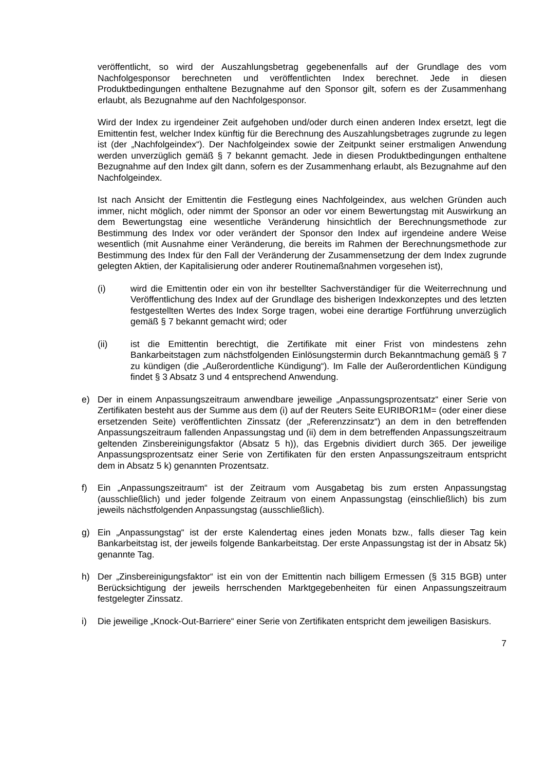veröffentlicht, so wird der Auszahlungsbetrag gegebenenfalls auf der Grundlage des vom Nachfolgesponsor berechneten und veröffentlichten Index berechnet. Jede in diesen Produktbedingungen enthaltene Bezugnahme auf den Sponsor gilt, sofern es der Zusammenhang erlaubt, als Bezugnahme auf den Nachfolgesponsor.
Wird der Index zu irgendeiner Zeit aufgehoben und/oder durch einen anderen Index ersetzt, legt die Emittentin fest, welcher Index künftig für die Berechnung des Auszahlungsbetrages zugrunde zu legen ist (der „Nachfolgeindex“). Der Nachfolgeindex sowie der Zeitpunkt seiner erstmaligen Anwendung werden unverzüglich gemäß § 7 bekannt gemacht. Jede in diesen Produktbedingungen enthaltene Bezugnahme auf den Index gilt dann, sofern es der Zusammenhang erlaubt, als Bezugnahme auf den Nachfolgeindex.
Ist nach Ansicht der Emittentin die Festlegung eines Nachfolgeindex, aus welchen Gründen auch immer, nicht möglich, oder nimmt der Sponsor an oder vor einem Bewertungstag mit Auswirkung an dem Bewertungstag eine wesentliche Veränderung hinsichtlich der Berechnungsmethode zur Bestimmung des Index vor oder verändert der Sponsor den Index auf irgendeine andere Weise wesentlich (mit Ausnahme einer Veränderung, die bereits im Rahmen der Berechnungsmethode zur Bestimmung des Index für den Fall der Veränderung der Zusammensetzung der dem Index zugrunde gelegten Aktien, der Kapitalisierung oder anderer Routinemaßnahmen vorgesehen ist),
(i) wird die Emittentin oder ein von ihr bestellter Sachverständiger für die Weiterrechnung und Veröffentlichung des Index auf der Grundlage des bisherigen Indexkonzeptes und des letzten festgestellten Wertes des Index Sorge tragen, wobei eine derartige Fortführung unverzüglich gemäß § 7 bekannt gemacht wird; oder
(ii) ist die Emittentin berechtigt, die Zertifikate mit einer Frist von mindestens zehn Bankarbeitstagen zum nächstfolgenden Einlösungstermin durch Bekanntmachung gemäß § 7 zu kündigen (die „Außerordentliche Kündigung“). Im Falle der Außerordentlichen Kündigung findet § 3 Absatz 3 und 4 entsprechend Anwendung.
e) Der in einem Anpassungszeitraum anwendbare jeweilige „Anpassungsprozentsatz“ einer Serie von Zertifikaten besteht aus der Summe aus dem (i) auf der Reuters Seite EURIBOR1M= (oder einer diese ersetzenden Seite) veröffentlichten Zinssatz (der „Referenzzinsatz“) an dem in den betreffenden Anpassungszeitraum fallenden Anpassungstag und (ii) dem in dem betreffenden Anpassungszeitraum geltenden Zinsbereinigungsfaktor (Absatz 5 h)), das Ergebnis dividiert durch 365. Der jeweilige Anpassungsprozentsatz einer Serie von Zertifikaten für den ersten Anpassungszeitraum entspricht dem in Absatz 5 k) genannten Prozentsatz.
f) Ein „Anpassungszeitraum“ ist der Zeitraum vom Ausgabetag bis zum ersten Anpassungstag (ausschließlich) und jeder folgende Zeitraum von einem Anpassungstag (einschließlich) bis zum jeweils nächstfolgenden Anpassungstag (ausschließlich).
g) Ein „Anpassungstag“ ist der erste Kalendertag eines jeden Monats bzw., falls dieser Tag kein Bankarbeitstag ist, der jeweils folgende Bankarbeitstag. Der erste Anpassungstag ist der in Absatz 5k) genannte Tag.
h) Der „Zinsbereinigungsfaktor“ ist ein von der Emittentin nach billigem Ermessen (§ 315 BGB) unter Berücksichtigung der jeweils herrschenden Marktgegebenheiten für einen Anpassungszeitraum festgelegter Zinssatz.
i) Die jeweilige „Knock-Out-Barriere“ einer Serie von Zertifikaten entspricht dem jeweiligen Basiskurs.
7